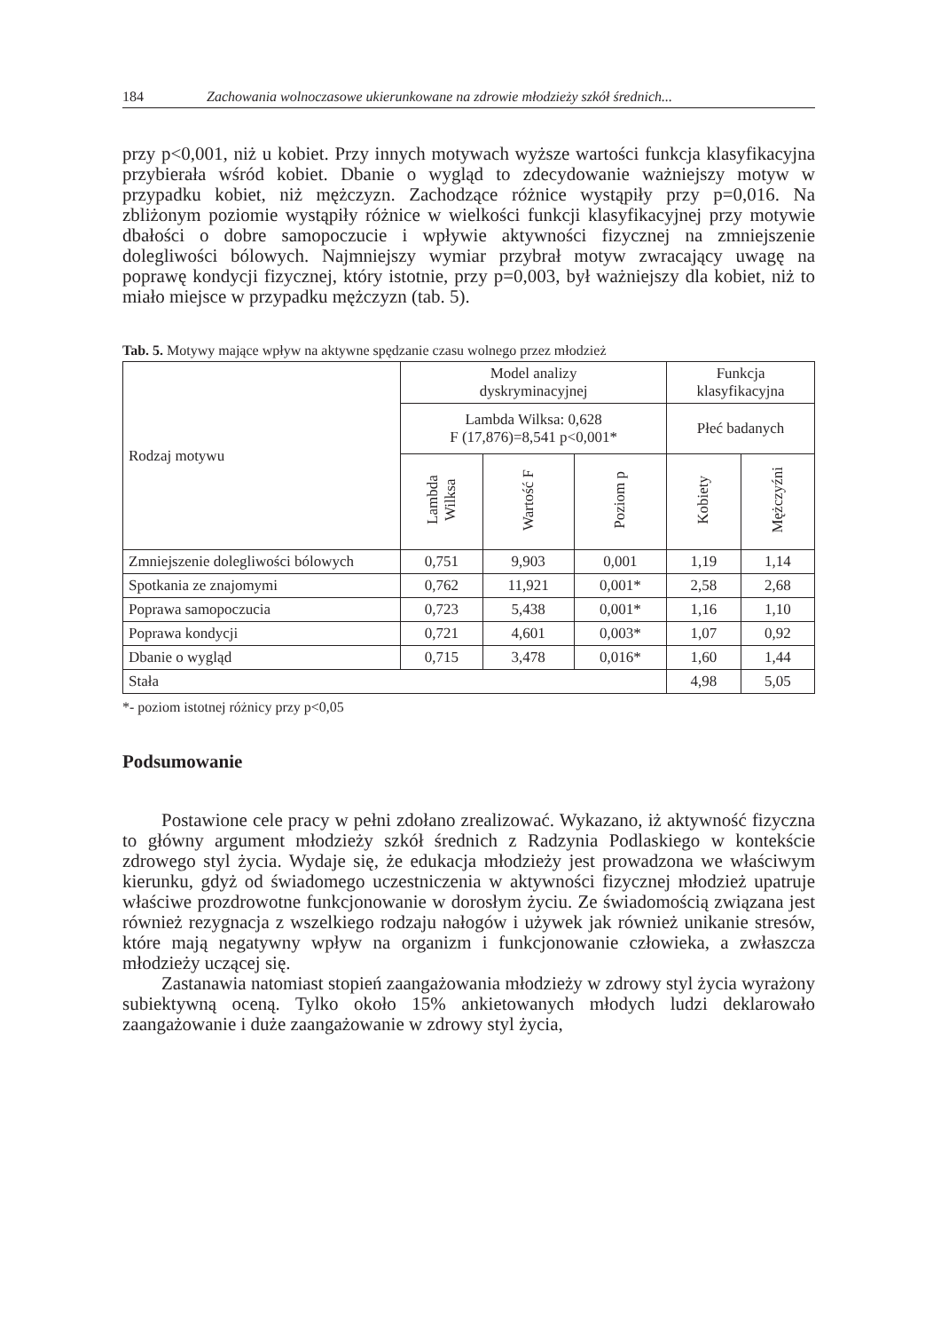184 Zachowania wolnoczasowe ukierunkowane na zdrowie młodzieży szkół średnich...
przy p<0,001, niż u kobiet. Przy innych motywach wyższe wartości funkcja klasyfikacyjna przybierała wśród kobiet. Dbanie o wygląd to zdecydowanie ważniejszy motyw w przypadku kobiet, niż mężczyzn. Zachodzące różnice wystąpiły przy p=0,016. Na zbliżonym poziomie wystąpiły różnice w wielkości funkcji klasyfikacyjnej przy motywie dbałości o dobre samopoczucie i wpływie aktywności fizycznej na zmniejszenie dolegliwości bólowych. Najmniejszy wymiar przybrał motyw zwracający uwagę na poprawę kondycji fizycznej, który istotnie, przy p=0,003, był ważniejszy dla kobiet, niż to miało miejsce w przypadku mężczyzn (tab. 5).
Tab. 5. Motywy mające wpływ na aktywne spędzanie czasu wolnego przez młodzież
| Rodzaj motywu | Model analizy dyskryminacyjnej | | | Funkcja klasyfikacyjna | |
| --- | --- | --- | --- | --- | --- |
| | Lambda Wilksa: 0,628 F (17,876)=8,541 p<0,001* | | | Płeć badanych | |
| | Lambda Wilksa | Wartość F | Poziom p | Kobiety | Mężczyźni |
| Zmniejszenie dolegliwości bólowych | 0,751 | 9,903 | 0,001 | 1,19 | 1,14 |
| Spotkania ze znajomymi | 0,762 | 11,921 | 0,001* | 2,58 | 2,68 |
| Poprawa samopoczucia | 0,723 | 5,438 | 0,001* | 1,16 | 1,10 |
| Poprawa kondycji | 0,721 | 4,601 | 0,003* | 1,07 | 0,92 |
| Dbanie o wygląd | 0,715 | 3,478 | 0,016* | 1,60 | 1,44 |
| Stała | | | | 4,98 | 5,05 |
*- poziom istotnej różnicy przy p<0,05
Podsumowanie
Postawione cele pracy w pełni zdołano zrealizować. Wykazano, iż aktywność fizyczna to główny argument młodzieży szkół średnich z Radzynia Podlaskiego w kontekście zdrowego styl życia. Wydaje się, że edukacja młodzieży jest prowadzona we właściwym kierunku, gdyż od świadomego uczestniczenia w aktywności fizycznej młodzież upatruje właściwe prozdrowotne funkcjonowanie w dorosłym życiu. Ze świadomością związana jest również rezygnacja z wszelkiego rodzaju nałogów i używek jak również unikanie stresów, które mają negatywny wpływ na organizm i funkcjonowanie człowieka, a zwłaszcza młodzieży uczącej się.
Zastanawia natomiast stopień zaangażowania młodzieży w zdrowy styl życia wyrażony subiektywną oceną. Tylko około 15% ankietowanych młodych ludzi deklarowało zaangażowanie i duże zaangażowanie w zdrowy styl życia,